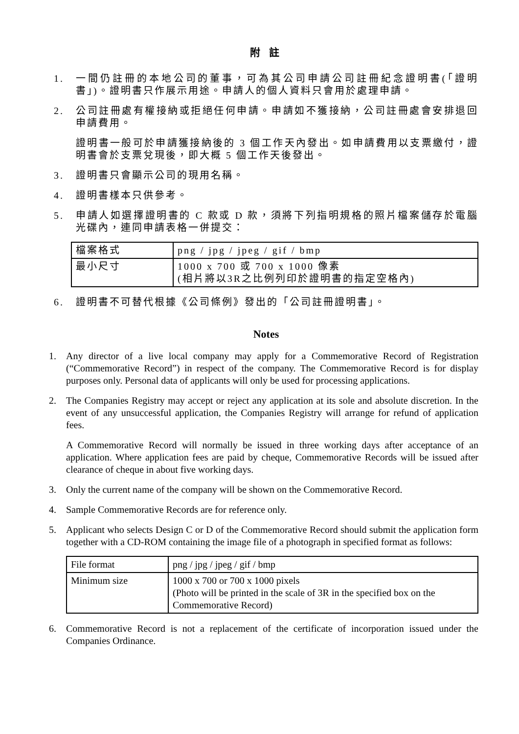附 註
1. 一間仍註冊的本地公司的董事，可為其公司申請公司註冊紀念證明書(「證明書」)。證明書只作展示用途。申請人的個人資料只會用於處理申請。
2. 公司註冊處有權接納或拒絕任何申請。申請如不獲接納，公司註冊處會安排退回申請費用。
證明書一般可於申請獲接納後的 3 個工作天內發出。如申請費用以支票繳付，證明書會於支票兌現後，即大概 5 個工作天後發出。
3. 證明書只會顯示公司的現用名稱。
4. 證明書樣本只供參考。
5. 申請人如選擇證明書的 C 款或 D 款，須將下列指明規格的照片檔案儲存於電腦光碟內，連同申請表格一併提交：
| 檔案格式 | png / jpg / jpeg / gif / bmp |
| 最小尺寸 | 1000 x 700 或 700 x 1000 像素 (相片將以3R之比例列印於證明書的指定空格內) |
6. 證明書不可替代根據《公司條例》發出的「公司註冊證明書」。
Notes
1. Any director of a live local company may apply for a Commemorative Record of Registration (“Commemorative Record”) in respect of the company. The Commemorative Record is for display purposes only. Personal data of applicants will only be used for processing applications.
2. The Companies Registry may accept or reject any application at its sole and absolute discretion. In the event of any unsuccessful application, the Companies Registry will arrange for refund of application fees.
A Commemorative Record will normally be issued in three working days after acceptance of an application. Where application fees are paid by cheque, Commemorative Records will be issued after clearance of cheque in about five working days.
3. Only the current name of the company will be shown on the Commemorative Record.
4. Sample Commemorative Records are for reference only.
5. Applicant who selects Design C or D of the Commemorative Record should submit the application form together with a CD-ROM containing the image file of a photograph in specified format as follows:
| File format | png / jpg / jpeg / gif / bmp |
| Minimum size | 1000 x 700 or 700 x 1000 pixels (Photo will be printed in the scale of 3R in the specified box on the Commemorative Record) |
6. Commemorative Record is not a replacement of the certificate of incorporation issued under the Companies Ordinance.